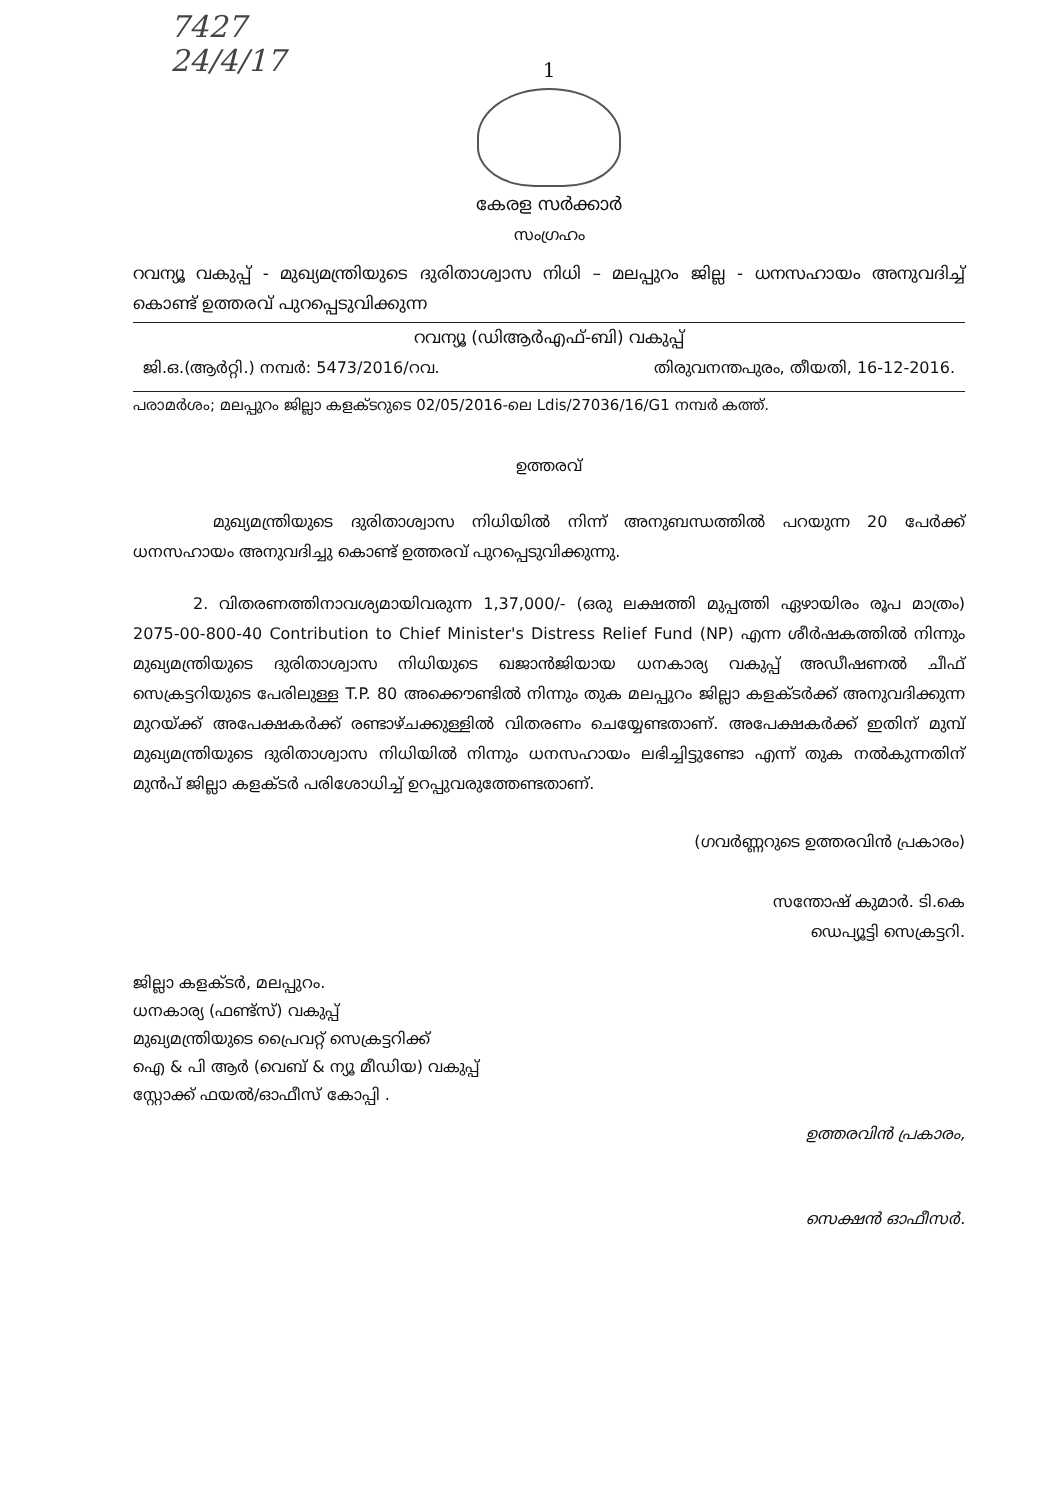7427
24/4/17
1
കേരള സർക്കാർ
സംഗ്രഹം
റവന്യൂ വകുപ്പ് - മുഖ്യമന്ത്രിയുടെ ദുരിതാശ്വാസ നിധി – മലപ്പുറം ജില്ല - ധനസഹായം അനുവദിച്ച് കൊണ്ട് ഉത്തരവ് പുറപ്പെടുവിക്കുന്ന
റവന്യൂ (ഡിആർഎഫ്-ബി) വകുപ്പ്
ജി.ഒ.(ആർറ്റി.) നമ്പർ: 5473/2016/റവ. തിരുവനന്തപുരം, തീയതി, 16-12-2016.
പരാമർശം; മലപ്പുറം ജില്ലാ കളക്ടറുടെ 02/05/2016-ലെ Ldis/27036/16/G1 നമ്പർ കത്ത്.
ഉത്തരവ്
മുഖ്യമന്ത്രിയുടെ ദുരിതാശ്വാസ നിധിയിൽ നിന്ന് അനുബന്ധത്തിൽ പറയുന്ന 20 പേർക്ക് ധനസഹായം അനുവദിച്ചു കൊണ്ട് ഉത്തരവ് പുറപ്പെടുവിക്കുന്നു.
2. വിതരണത്തിനാവശ്യമായിവരുന്ന 1,37,000/- (ഒരു ലക്ഷത്തി മുപ്പത്തി ഏഴായിരം രൂപ മാത്രം) 2075-00-800-40 Contribution to Chief Minister's Distress Relief Fund (NP) എന്ന ശീർഷകത്തിൽ നിന്നും മുഖ്യമന്ത്രിയുടെ ദുരിതാശ്വാസ നിധിയുടെ ഖജാൻജിയായ ധനകാര്യ വകുപ്പ് അഡീഷണൽ ചീഫ് സെക്രട്ടറിയുടെ പേരിലുള്ള T.P. 80 അക്കൌണ്ടിൽ നിന്നും തുക മലപ്പുറം ജില്ലാ കളക്ടർക്ക് അനുവദിക്കുന്ന മുറയ്ക്ക് അപേക്ഷകർക്ക് രണ്ടാഴ്ചക്കുള്ളിൽ വിതരണം ചെയ്യേണ്ടതാണ്. അപേക്ഷകർക്ക് ഇതിന് മുമ്പ് മുഖ്യമന്ത്രിയുടെ ദുരിതാശ്വാസ നിധിയിൽ നിന്നും ധനസഹായം ലഭിച്ചിട്ടുണ്ടോ എന്ന് തുക നൽകുന്നതിന് മുൻപ് ജില്ലാ കളക്ടർ പരിശോധിച്ച് ഉറപ്പുവരുത്തേണ്ടതാണ്.
(ഗവർണ്ണറുടെ ഉത്തരവിൻ പ്രകാരം)
സന്തോഷ് കുമാർ. ടി.കെ
ഡെപ്യൂട്ടി സെക്രട്ടറി.
ജില്ലാ കളക്ടർ, മലപ്പുറം.
ധനകാര്യ (ഫണ്ട്സ്) വകുപ്പ്
മുഖ്യമന്ത്രിയുടെ പ്രൈവറ്റ് സെക്രട്ടറിക്ക്
ഐ & പി ആർ (വെബ് & ന്യൂ മീഡിയ) വകുപ്പ്
സ്റ്റോക്ക് ഫയൽ/ഓഫീസ് കോപ്പി .
ഉത്തരവിൻ പ്രകാരം,
സെക്ഷൻ ഓഫീസർ.